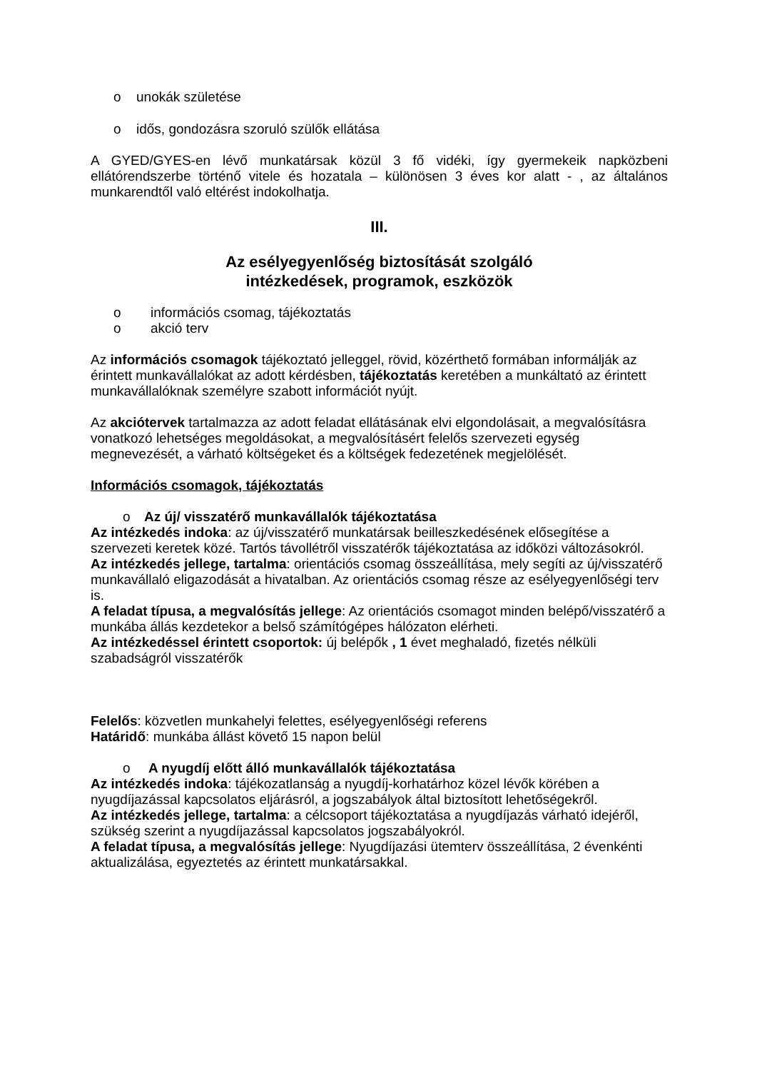o unokák születése
o idős, gondozásra szoruló szülők ellátása
A GYED/GYES-en lévő munkatársak közül 3 fő vidéki, így gyermekeik napközbeni ellátórendszerbe történő vitele és hozatala – különösen 3 éves kor alatt - , az általános munkarendtől való eltérést indokolhatja.
III.
Az esélyegyenlőség biztosítását szolgáló
intézkedések, programok, eszközök
o információs csomag, tájékoztatás
o akció terv
Az információs csomagok tájékoztató jelleggel, rövid, közérthető formában informálják az érintett munkavállalókat az adott kérdésben, tájékoztatás keretében a munkáltató az érintett munkavállalóknak személyre szabott információt nyújt.
Az akciótervek tartalmazza az adott feladat ellátásának elvi elgondolásait, a megvalósításra vonatkozó lehetséges megoldásokat, a megvalósításért felelős szervezeti egység megnevezését, a várható költségeket és a költségek fedezetének megjelölését.
Információs csomagok, tájékoztatás
o Az új/ visszatérő munkavállalók tájékoztatása
Az intézkedés indoka: az új/visszatérő munkatársak beilleszkedésének elősegítése a szervezeti keretek közé. Tartós távollétről visszatérők tájékoztatása az időközi változásokról.
Az intézkedés jellege, tartalma: orientációs csomag összeállítása, mely segíti az új/visszatérő munkavállaló eligazodását a hivatalban. Az orientációs csomag része az esélyegyenlőségi terv is.
A feladat típusa, a megvalósítás jellege: Az orientációs csomagot minden belépő/visszatérő a munkába állás kezdetekor a belső számítógépes hálózaton elérheti.
Az intézkedéssel érintett csoportok: új belépők , 1 évet meghaladó, fizetés nélküli szabadságról visszatérők
Felelős: közvetlen munkahelyi felettes, esélyegyenlőségi referens
Határidő: munkába állást követő 15 napon belül
o A nyugdíj előtt álló munkavállalók tájékoztatása
Az intézkedés indoka: tájékozatlanság a nyugdíj-korhatárhoz közel lévők körében a nyugdíjazással kapcsolatos eljárásról, a jogszabályok által biztosított lehetőségekről.
Az intézkedés jellege, tartalma: a célcsoport tájékoztatása a nyugdíjazás várható idejéről, szükség szerint a nyugdíjazással kapcsolatos jogszabályokról.
A feladat típusa, a megvalósítás jellege: Nyugdíjazási ütemterv összeállítása, 2 évenkénti aktualizálása, egyeztetés az érintett munkatársakkal.